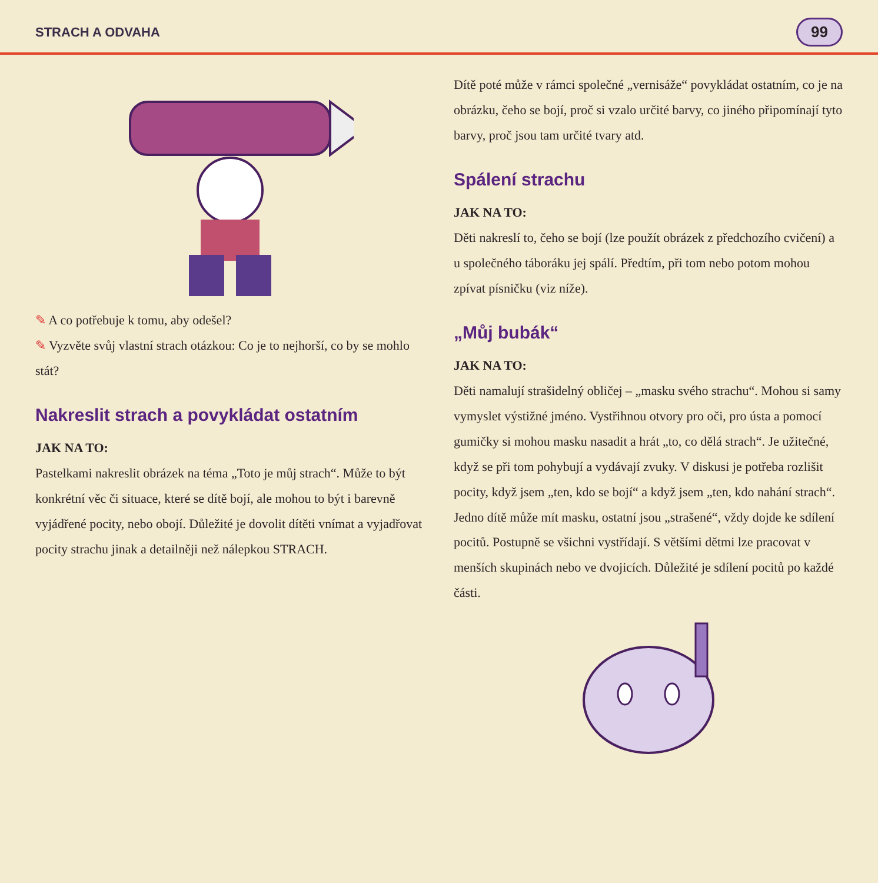STRACH A ODVAHA 99
✎ A co potřebuje k tomu, aby odešel?
✎ Vyzvěte svůj vlastní strach otázkou: Co je to nejhorší, co by se mohlo stát?
Nakreslit strach a povykládat ostatním
JAK NA TO:
Pastelkami nakreslit obrázek na téma „Toto je můj strach“. Může to být konkrétní věc či situace, které se dítě bojí, ale mohou to být i barevně vyjádřené pocity, nebo obojí. Důležité je dovolit dítěti vnímat a vyjadřovat pocity strachu jinak a detailněji než nálepkou STRACH.
Dítě poté může v rámci společné „vernisáže“ povykládat ostatním, co je na obrázku, čeho se bojí, proč si vzalo určité barvy, co jiného připomínají tyto barvy, proč jsou tam určité tvary atd.
Spálení strachu
JAK NA TO:
Děti nakreslí to, čeho se bojí (lze použít obrázek z předchozího cvičení) a u společného táboráku jej spálí. Předtím, při tom nebo potom mohou zpívat písničku (viz níže).
„Můj bubák“
JAK NA TO:
Děti namalují strašidelný obličej – „masku svého strachu“. Mohou si samy vymyslet výstižné jméno. Vystřihnou otvory pro oči, pro ústa a pomocí gumičky si mohou masku nasadit a hrát „to, co dělá strach“. Je užitečné, když se při tom pohybují a vydávají zvuky. V diskusi je potřeba rozlišit pocity, když jsem „ten, kdo se bojí“ a když jsem „ten, kdo nahání strach“. Jedno dítě může mít masku, ostatní jsou „strašené“, vždy dojde ke sdílení pocitů. Postupně se všichni vystřídají. S většími dětmi lze pracovat v menších skupinách nebo ve dvojicích. Důležité je sdílení pocitů po každé části.